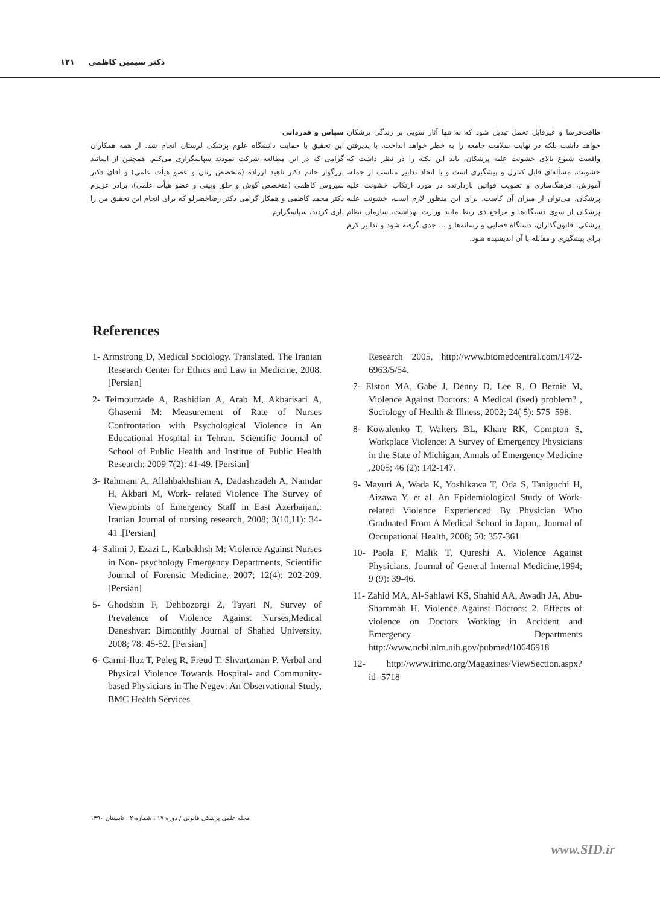دکتر سیمین کاظمی ۱۲۱
طاقت‌فرسا و غیرقابل تحمل تبدیل شود که نه تنها آثار سویی بر زندگی پزشکان خواهد داشت بلکه در نهایت سلامت جامعه را به خطر خواهد انداخت. با پذیرفتن واقعیت شیوع بالای خشونت علیه پزشکان، باید این نکته را در نظر داشت که خشونت، مسأله‌ای قابل کنترل و پیشگیری است و با اتخاذ تدابیر مناسب از جمله، آموزش، فرهنگ‌سازی و تصویب قوانین بازدارنده در مورد ارتکاب خشونت علیه پزشکان، می‌توان از میزان آن کاست. برای این منظور لازم است، خشونت علیه پزشکان از سوی دستگاه‌ها و مراجع ذی ربط مانند وزارت بهداشت، سازمان نظام پزشکی، قانون‌گذاران، دستگاه قضایی و رسانه‌ها و ... جدی گرفته شود و تدابیر لازم برای پیشگیری و مقابله با آن اندیشیده شود.
سپاس و قدردانی
این تحقیق با حمایت دانشگاه علوم پزشکی لرستان انجام شد. از همه همکاران گرامی که در این مطالعه شرکت نمودند سپاسگزاری می‌کنم. همچنین از اساتید بزرگوار خانم دکتر ناهید لرزاده (متخصص زنان و عضو هیأت علمی) و آقای دکتر سیروس کاظمی (متخصص گوش و حلق وبینی و عضو هیأت علمی)، برادر عزیزم دکتر محمد کاظمی و همکار گرامی دکتر رضاخضرلو که برای انجام این تحقیق من را یاری کردند، سپاسگزارم.
References
1- Armstrong D, Medical Sociology. Translated. The Iranian Research Center for Ethics and Law in Medicine, 2008. [Persian]
2- Teimourzade A, Rashidian A, Arab M, Akbarisari A, Ghasemi M: Measurement of Rate of Nurses Confrontation with Psychological Violence in An Educational Hospital in Tehran. Scientific Journal of School of Public Health and Institue of Public Health Research; 2009 7(2): 41-49. [Persian]
3- Rahmani A, Allahbakhshian A, Dadashzadeh A, Namdar H, Akbari M, Work- related Violence The Survey of Viewpoints of Emergency Staff in East Azerbaijan,: Iranian Journal of nursing research, 2008; 3(10,11): 34-41 .[Persian]
4- Salimi J, Ezazi L, Karbakhsh M: Violence Against Nurses in Non- psychology Emergency Departments, Scientific Journal of Forensic Medicine, 2007; 12(4): 202-209. [Persian]
5- Ghodsbin F, Dehbozorgi Z, Tayari N, Survey of Prevalence of Violence Against Nurses,Medical Daneshvar: Bimonthly Journal of Shahed University, 2008; 78: 45-52. [Persian]
6- Carmi-Iluz T, Peleg R, Freud T. Shvartzman P. Verbal and Physical Violence Towards Hospital- and Community-based Physicians in The Negev: An Observational Study, BMC Health Services
Research 2005, http://www.biomedcentral.com/1472-6963/5/54.
7- Elston MA, Gabe J, Denny D, Lee R, O Bernie M, Violence Against Doctors: A Medical (ised) problem? , Sociology of Health & Illness, 2002; 24( 5): 575–598.
8- Kowalenko T, Walters BL, Khare RK, Compton S, Workplace Violence: A Survey of Emergency Physicians in the State of Michigan, Annals of Emergency Medicine ,2005; 46 (2): 142-147.
9- Mayuri A, Wada K, Yoshikawa T, Oda S, Taniguchi H, Aizawa Y, et al. An Epidemiological Study of Work-related Violence Experienced By Physician Who Graduated From A Medical School in Japan,. Journal of Occupational Health, 2008; 50: 357-361
10- Paola F, Malik T, Qureshi A. Violence Against Physicians, Journal of General Internal Medicine,1994; 9 (9): 39-46.
11- Zahid MA, Al-Sahlawi KS, Shahid AA, Awadh JA, Abu-Shammah H. Violence Against Doctors: 2. Effects of violence on Doctors Working in Accident and Emergency Departments http://www.ncbi.nlm.nih.gov/pubmed/10646918
12- http://www.irimc.org/Magazines/ViewSection.aspx?id=5718
مجله علمی پزشکی قانونی / دوره ۱۷ ، شماره ۲ ، تابستان ۱۳۹۰
www.SID.ir